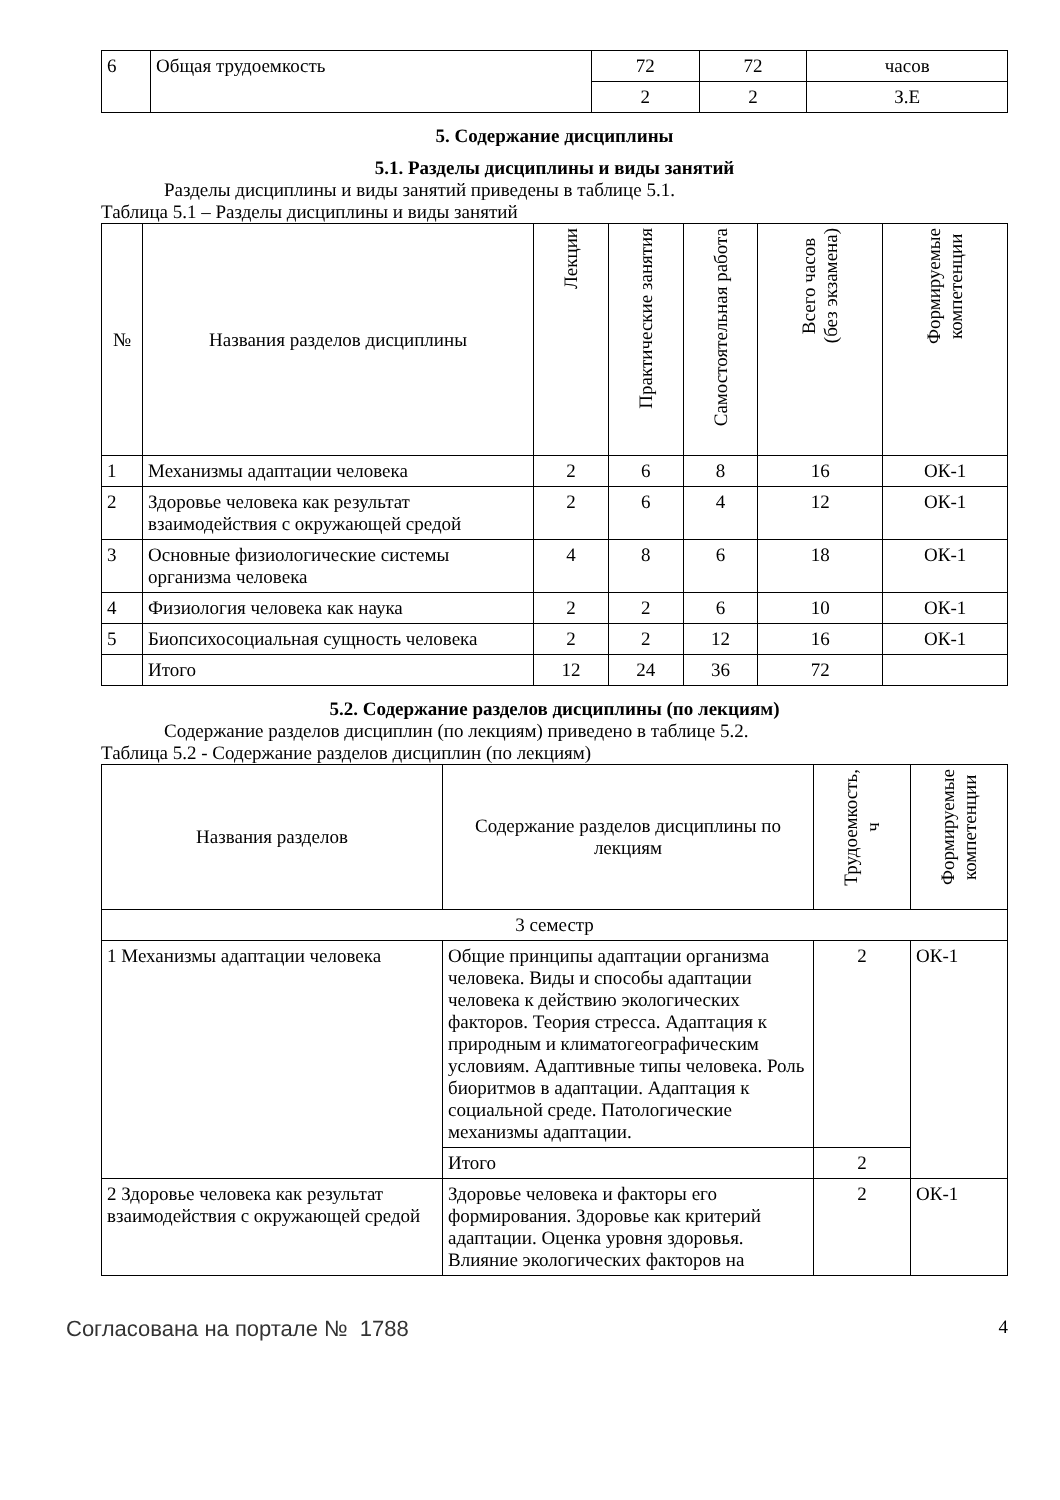| 6 | Общая трудоемкость | 72 | 72 | часов |
| | | 2 | 2 | З.Е |
5. Содержание дисциплины
5.1. Разделы дисциплины и виды занятий
Разделы дисциплины и виды занятий приведены в таблице 5.1.
Таблица 5.1 – Разделы дисциплины и виды занятий
| № | Названия разделов дисциплины | Лекции | Практические занятия | Самостоятельная работа | Всего часов (без экзамена) | Формируемые компетенции |
| --- | --- | --- | --- | --- | --- | --- |
| 1 | Механизмы адаптации человека | 2 | 6 | 8 | 16 | ОК-1 |
| 2 | Здоровье человека как результат взаимодействия с окружающей средой | 2 | 6 | 4 | 12 | ОК-1 |
| 3 | Основные физиологические системы организма человека | 4 | 8 | 6 | 18 | ОК-1 |
| 4 | Физиология человека как наука | 2 | 2 | 6 | 10 | ОК-1 |
| 5 | Биопсихосоциальная сущность человека | 2 | 2 | 12 | 16 | ОК-1 |
| | Итого | 12 | 24 | 36 | 72 | |
5.2. Содержание разделов дисциплины (по лекциям)
Содержание разделов дисциплин (по лекциям) приведено в таблице 5.2.
Таблица 5.2 - Содержание разделов дисциплин (по лекциям)
| Названия разделов | Содержание разделов дисциплины по лекциям | Трудоемкость, ч | Формируемые компетенции |
| --- | --- | --- | --- |
| 3 семестр | | | |
| 1 Механизмы адаптации человека | Общие принципы адаптации организма человека. Виды и способы адаптации человека к действию экологических факторов. Теория стресса. Адаптация к природным и климатогеографическим условиям. Адаптивные типы человека. Роль биоритмов в адаптации. Адаптация к социальной среде. Патологические механизмы адаптации. | 2 | ОК-1 |
| | Итого | 2 | |
| 2 Здоровье человека как результат взаимодействия с окружающей средой | Здоровье человека и факторы его формирования. Здоровье как критерий адаптации. Оценка уровня здоровья. Влияние экологических факторов на | 2 | ОК-1 |
Согласована на портале № 1788 4